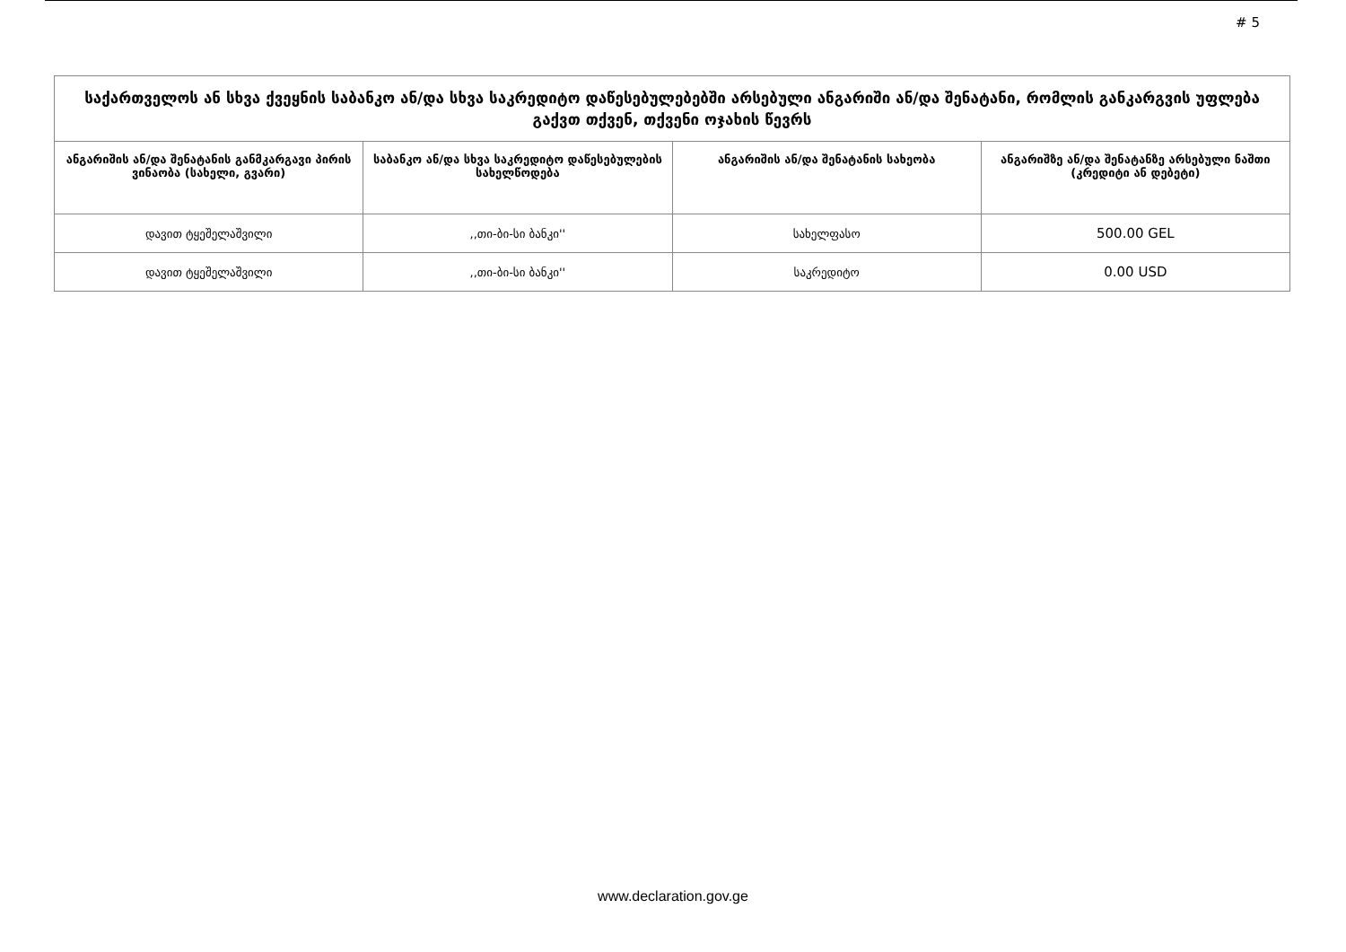# 5
| საქართველოს ან სხვა ქვეყნის საბანკო ან/და სხვა საკრედიტო დაწესებულებებში არსებული ანგარიში ან/და შენატანი, რომლის განკარგვის უფლება გაქვთ თქვენ, თქვენი ოჯახის წევრს | | | |
| --- | --- | --- | --- |
| ანგარიშის ან/და შენატანის განმკარგავი პირის ვინაობა (სახელი, გვარი) | საბანკო ან/და სხვა საკრედიტო დაწესებულების სახელწოდება | ანგარიშის ან/და შენატანის სახეობა | ანგარიშზე ან/და შენატანზე არსებული ნაშთი (კრედიტი ან დებეტი) |
| დავით ტყეშელაშვილი | ,,თი-ბი-სი ბანკი'' | სახელფასო | 500.00 GEL |
| დავით ტყეშელაშვილი | ,,თი-ბი-სი ბანკი'' | საკრედიტო | 0.00 USD |
www.declaration.gov.ge